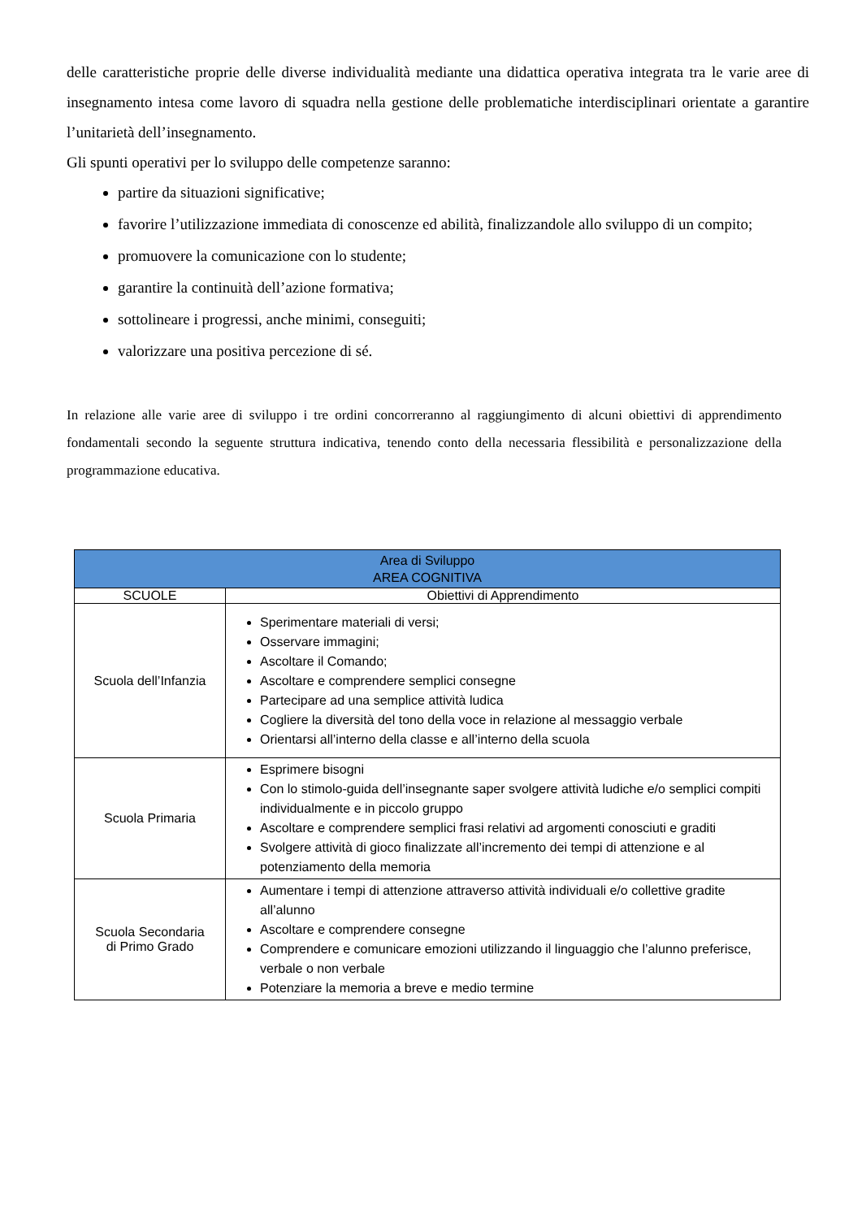delle caratteristiche proprie delle diverse individualità mediante una didattica operativa integrata tra le varie aree di insegnamento intesa come lavoro di squadra nella gestione delle problematiche interdisciplinari orientate a garantire l’unitarietà dell’insegnamento.
Gli spunti operativi per lo sviluppo delle competenze saranno:
partire da situazioni significative;
favorire l’utilizzazione immediata di conoscenze ed abilità, finalizzandole allo sviluppo di un compito;
promuovere la comunicazione con lo studente;
garantire la continuità dell’azione formativa;
sottolineare i progressi, anche minimi, conseguiti;
valorizzare una positiva percezione di sé.
In relazione alle varie aree di sviluppo i tre ordini concorreranno al raggiungimento di alcuni obiettivi di apprendimento fondamentali secondo la seguente struttura indicativa, tenendo conto della necessaria flessibilità e personalizzazione della programmazione educativa.
| Area di Sviluppo AREA COGNITIVA | |
| --- | --- |
| SCUOLE | Obiettivi di Apprendimento |
| Scuola dell’Infanzia | Sperimentare materiali di versi; Osservare immagini; Ascoltare il Comando; Ascoltare e comprendere semplici consegne Partecipare ad una semplice attività ludica Cogliere la diversità del tono della voce in relazione al messaggio verbale Orientarsi all’interno della classe e all’interno della scuola |
| Scuola Primaria | Esprimere bisogni Con lo stimolo-guida dell’insegnante saper svolgere attività ludiche e/o semplici compiti individualmente e in piccolo gruppo Ascoltare e comprendere semplici frasi relativi ad argomenti conosciuti e graditi Svolgere attività di gioco finalizzate all’incremento dei tempi di attenzione e al potenziamento della memoria |
| Scuola Secondaria di Primo Grado | Aumentare i tempi di attenzione attraverso attività individuali e/o collettive gradite all’alunno Ascoltare e comprendere consegne Comprendere e comunicare emozioni utilizzando il linguaggio che l’alunno preferisce, verbale o non verbale Potenziare la memoria a breve e medio termine |